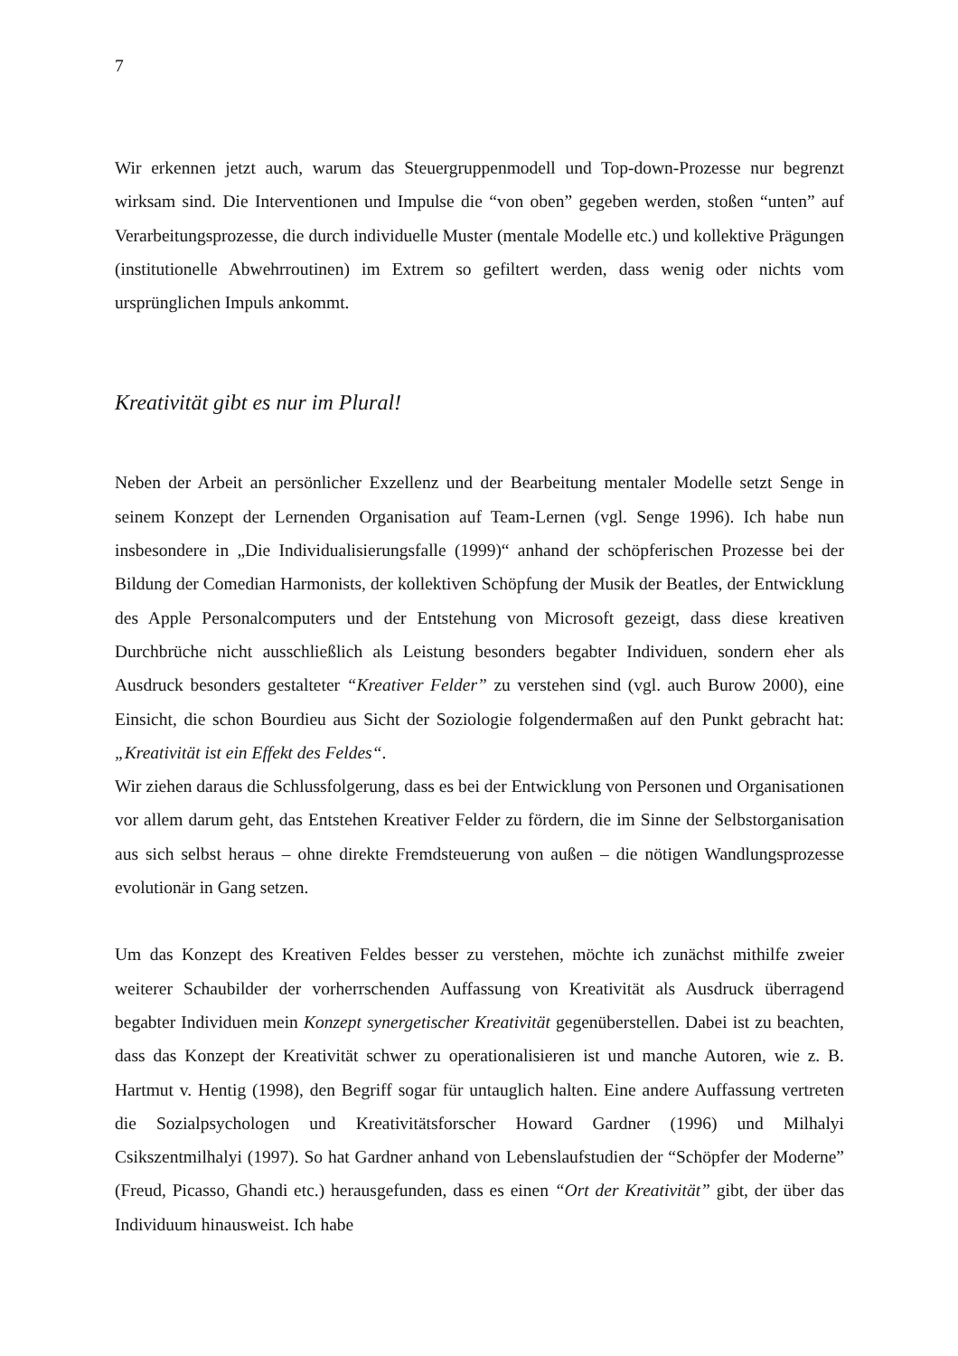7
Wir erkennen jetzt auch, warum das Steuergruppenmodell und Top-down-Prozesse nur begrenzt wirksam sind. Die Interventionen und Impulse die “von oben” gegeben werden, stoßen “unten” auf Verarbeitungsprozesse, die durch individuelle Muster (mentale Modelle etc.) und kollektive Prägungen (institutionelle Abwehrroutinen) im Extrem so gefiltert werden, dass wenig oder nichts vom ursprünglichen Impuls ankommt.
Kreativität gibt es nur im Plural!
Neben der Arbeit an persönlicher Exzellenz und der Bearbeitung mentaler Modelle setzt Senge in seinem Konzept der Lernenden Organisation auf Team-Lernen (vgl. Senge 1996). Ich habe nun insbesondere in „Die Individualisierungsfalle (1999)“ anhand der schöpferischen Prozesse bei der Bildung der Comedian Harmonists, der kollektiven Schöpfung der Musik der Beatles, der Entwicklung des Apple Personalcomputers und der Entstehung von Microsoft gezeigt, dass diese kreativen Durchbrüche nicht ausschließlich als Leistung besonders begabter Individuen, sondern eher als Ausdruck besonders gestalteter “Kreativer Felder” zu verstehen sind (vgl. auch Burow 2000), eine Einsicht, die schon Bourdieu aus Sicht der Soziologie folgendermaßen auf den Punkt gebracht hat: „Kreativität ist ein Effekt des Feldes“.
Wir ziehen daraus die Schlussfolgerung, dass es bei der Entwicklung von Personen und Organisationen vor allem darum geht, das Entstehen Kreativer Felder zu fördern, die im Sinne der Selbstorganisation aus sich selbst heraus – ohne direkte Fremdsteuerung von außen – die nötigen Wandlungsprozesse evolutionär in Gang setzen.
Um das Konzept des Kreativen Feldes besser zu verstehen, möchte ich zunächst mithilfe zweier weiterer Schaubilder der vorherrschenden Auffassung von Kreativität als Ausdruck überragend begabter Individuen mein Konzept synergetischer Kreativität gegenüberstellen. Dabei ist zu beachten, dass das Konzept der Kreativität schwer zu operationalisieren ist und manche Autoren, wie z. B. Hartmut v. Hentig (1998), den Begriff sogar für untauglich halten. Eine andere Auffassung vertreten die Sozialpsychologen und Kreativitätsforscher Howard Gardner (1996) und Milhalyi Csikszentmilhalyi (1997). So hat Gardner anhand von Lebenslaufstudien der “Schöpfer der Moderne” (Freud, Picasso, Ghandi etc.) herausgefunden, dass es einen “Ort der Kreativität” gibt, der über das Individuum hinausweist. Ich habe